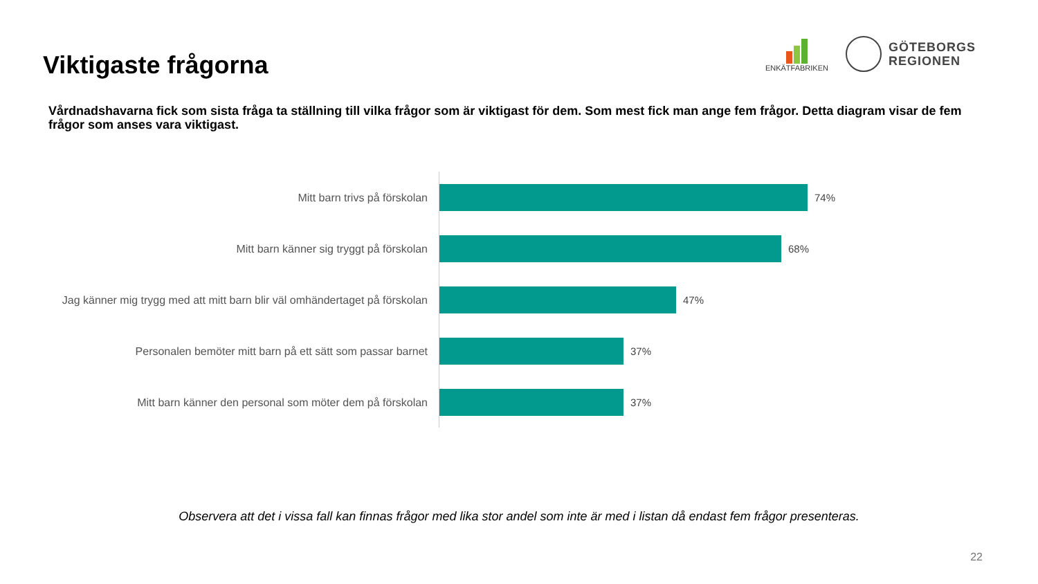Viktigaste frågorna
ENKÄTFABRIKEN
GÖTEBORGS
REGIONEN
Vårdnadshavarna fick som sista fråga ta ställning till vilka frågor som är viktigast för dem. Som mest fick man ange fem frågor. Detta diagram visar de fem frågor som anses vara viktigast.
Mitt barn trivs på förskolan
74%
Mitt barn känner sig tryggt på förskolan
68%
Jag känner mig trygg med att mitt barn blir väl omhändertaget på förskolan
47%
Personalen bemöter mitt barn på ett sätt som passar barnet
37%
Mitt barn känner den personal som möter dem på förskolan
37%
Observera att det i vissa fall kan finnas frågor med lika stor andel som inte är med i listan då endast fem frågor presenteras.
22